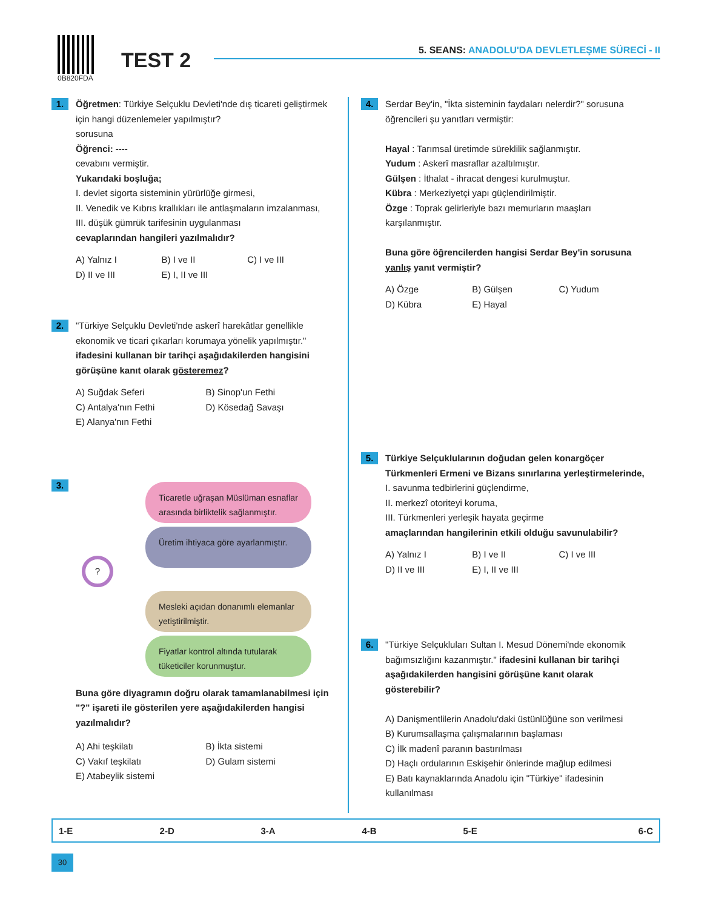0B820FDA
TEST 2
5. SEANS: ANADOLU'DA DEVLETLEŞME SÜRECİ - II
1.
Öğretmen: Türkiye Selçuklu Devleti'nde dış ticareti geliştirmek için hangi düzenlemeler yapılmıştır?
sorusuna
Öğrenci: ----
cevabını vermiştir.
Yukarıdaki boşluğa;
I. devlet sigorta sisteminin yürürlüğe girmesi,
II. Venedik ve Kıbrıs krallıkları ile antlaşmaların imzalanması,
III. düşük gümrük tarifesinin uygulanması
cevaplarından hangileri yazılmalıdır?
A) Yalnız I B) I ve II C) I ve III D) II ve III E) I, II ve III
2.
"Türkiye Selçuklu Devleti'nde askerî harekâtlar genellikle ekonomik ve ticari çıkarları korumaya yönelik yapılmıştır." ifadesini kullanan bir tarihçi aşağıdakilerden hangisini görüşüne kanıt olarak gösteremez?
A) Suğdak Seferi B) Sinop'un Fethi C) Antalya'nın Fethi D) Kösedağ Savaşı E) Alanya'nın Fethi
3.
Ticaretle uğraşan Müslüman esnaflar arasında birliktelik sağlanmıştır.
Üretim ihtiyaca göre ayarlanmıştır.
?
Mesleki açıdan donanımlı elemanlar yetiştirilmiştir.
Fiyatlar kontrol altında tutularak tüketiciler korunmuştur.
Buna göre diyagramın doğru olarak tamamlanabilmesi için "?" işareti ile gösterilen yere aşağıdakilerden hangisi yazılmalıdır?
A) Ahi teşkilatı B) İkta sistemi C) Vakıf teşkilatı D) Gulam sistemi E) Atabeylik sistemi
4.
Serdar Bey'in, "İkta sisteminin faydaları nelerdir?" sorusuna öğrencileri şu yanıtları vermiştir:
Hayal : Tarımsal üretimde süreklilik sağlanmıştır.
Yudum : Askerî masraflar azaltılmıştır.
Gülşen : İthalat - ihracat dengesi kurulmuştur.
Kübra : Merkeziyetçi yapı güçlendirilmiştir.
Özge : Toprak gelirleriyle bazı memurların maaşları karşılanmıştır.
Buna göre öğrencilerden hangisi Serdar Bey'in sorusuna yanlış yanıt vermiştir?
A) Özge B) Gülşen C) Yudum D) Kübra E) Hayal
5.
Türkiye Selçuklularının doğudan gelen konargöçer Türkmenleri Ermeni ve Bizans sınırlarına yerleştirmelerinde,
I. savunma tedbirlerini güçlendirme,
II. merkezî otoriteyi koruma,
III. Türkmenleri yerleşik hayata geçirme
amaçlarından hangilerinin etkili olduğu savunulabilir?
A) Yalnız I B) I ve II C) I ve III D) II ve III E) I, II ve III
6.
"Türkiye Selçukluları Sultan I. Mesud Dönemi'nde ekonomik bağımsızlığını kazanmıştır." ifadesini kullanan bir tarihçi aşağıdakilerden hangisini görüşüne kanıt olarak gösterebilir?
A) Danişmentlilerin Anadolu'daki üstünlüğüne son verilmesi
B) Kurumsallaşma çalışmalarının başlaması
C) İlk madenî paranın bastırılması
D) Haçlı ordularının Eskişehir önlerinde mağlup edilmesi
E) Batı kaynaklarında Anadolu için "Türkiye" ifadesinin kullanılması
| 1-E | 2-D | 3-A | 4-B | 5-E | 6-C |
30